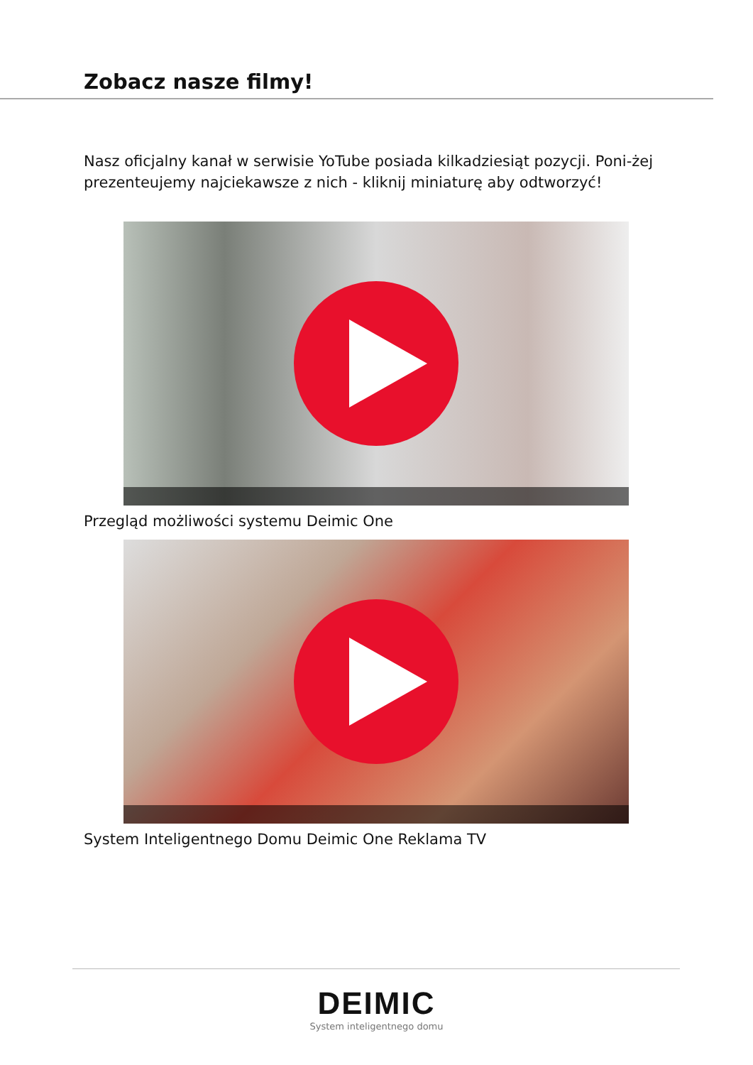Zobacz nasze filmy!
Nasz oficjalny kanał w serwisie YoTube posiada kilkadziesiąt pozycji. Poni-żej prezenteujemy najciekawsze z nich - kliknij miniaturę aby odtworzyć!
Przegląd możliwości systemu Deimic One
System Inteligentnego Domu Deimic One Reklama TV
DEIMIC
System inteligentnego domu